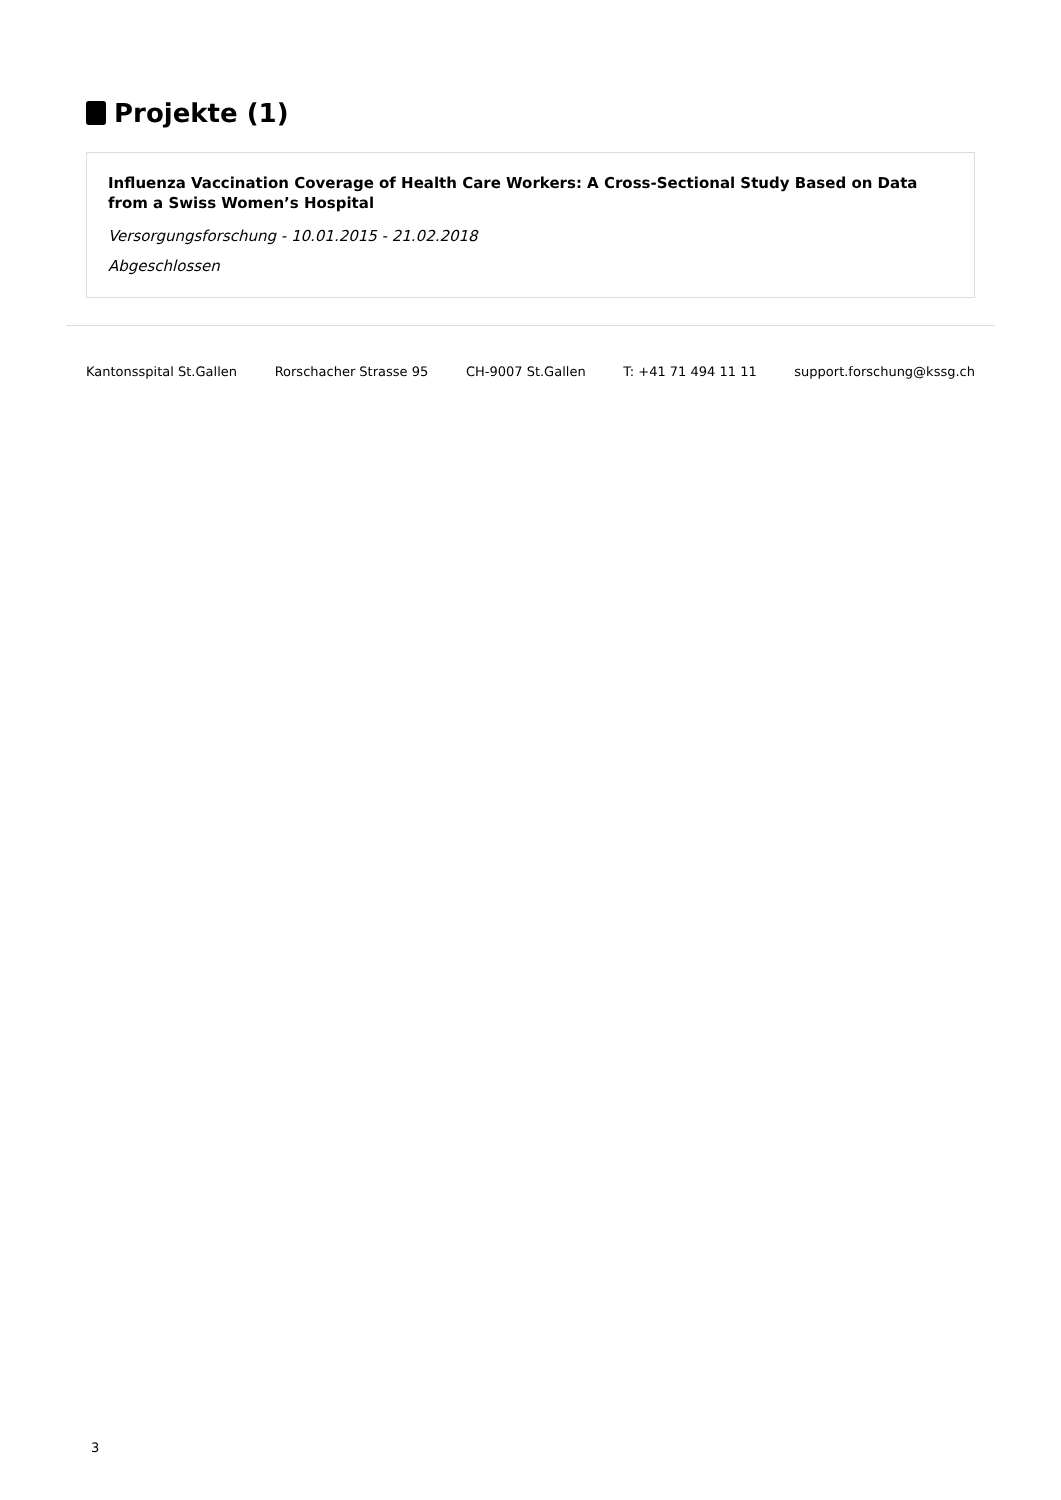Projekte (1)
Influenza Vaccination Coverage of Health Care Workers: A Cross-Sectional Study Based on Data from a Swiss Women’s Hospital
Versorgungsforschung - 10.01.2015 - 21.02.2018
Abgeschlossen
Kantonsspital St.Gallen Rorschacher Strasse 95 CH-9007 St.Gallen T: +41 71 494 11 11 support.forschung@kssg.ch
3